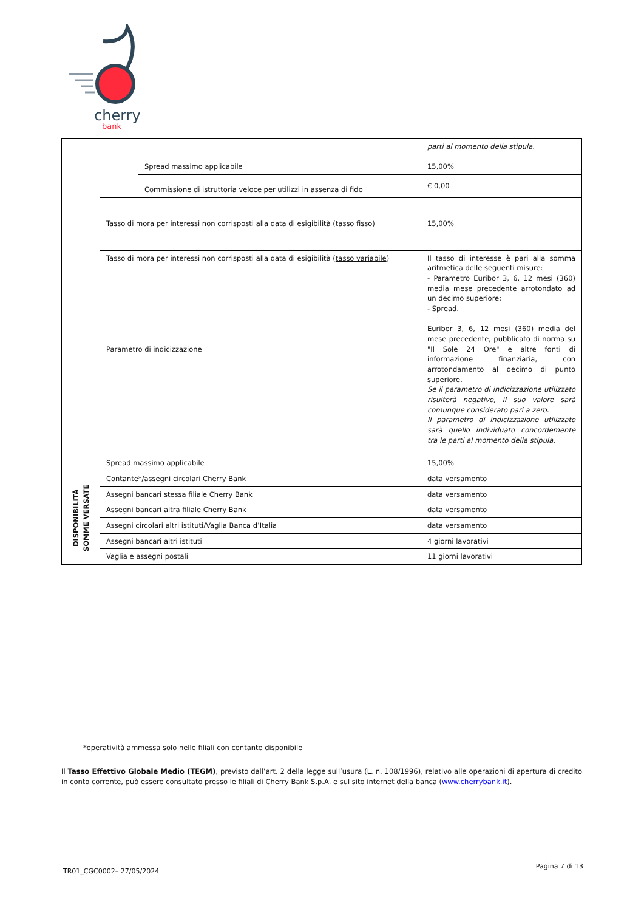cherry
bank
| | | Spread massimo applicabile | parti al momento della stipula. 15,00% |
| | | Commissione di istruttoria veloce per utilizzi in assenza di fido | € 0,00 |
| | Tasso di mora per interessi non corrisposti alla data di esigibilità ( tasso fisso ) | | 15,00% |
| | Tasso di mora per interessi non corrisposti alla data di esigibilità ( tasso variabile ) Parametro di indicizzazione | | Il tasso di interesse è pari alla somma aritmetica delle seguenti misure: - Parametro Euribor 3, 6, 12 mesi (360) media mese precedente arrotondato ad un decimo superiore; - Spread. Euribor 3, 6, 12 mesi (360) media del mese precedente, pubblicato di norma su "Il Sole 24 Ore" e altre fonti di informazione finanziaria, con arrotondamento al decimo di punto superiore. Se il parametro di indicizzazione utilizzato risulterà negativo, il suo valore sarà comunque considerato pari a zero. Il parametro di indicizzazione utilizzato sarà quello individuato concordemente tra le parti al momento della stipula. |
| | Spread massimo applicabile | | 15,00% |
| DISPONIBILITÀ SOMME VERSATE | Contante*/assegni circolari Cherry Bank | | data versamento |
| | Assegni bancari stessa filiale Cherry Bank | | data versamento |
| | Assegni bancari altra filiale Cherry Bank | | data versamento |
| | Assegni circolari altri istituti/Vaglia Banca d’Italia | | data versamento |
| | Assegni bancari altri istituti | | 4 giorni lavorativi |
| | Vaglia e assegni postali | | 11 giorni lavorativi |
*operatività ammessa solo nelle filiali con contante disponibile
Il Tasso Effettivo Globale Medio (TEGM), previsto dall’art. 2 della legge sull’usura (L. n. 108/1996), relativo alle operazioni di apertura di credito in conto corrente, può essere consultato presso le filiali di Cherry Bank S.p.A. e sul sito internet della banca (www.cherrybank.it).
TR01_CGC0002– 27/05/2024 Pagina 7 di 13